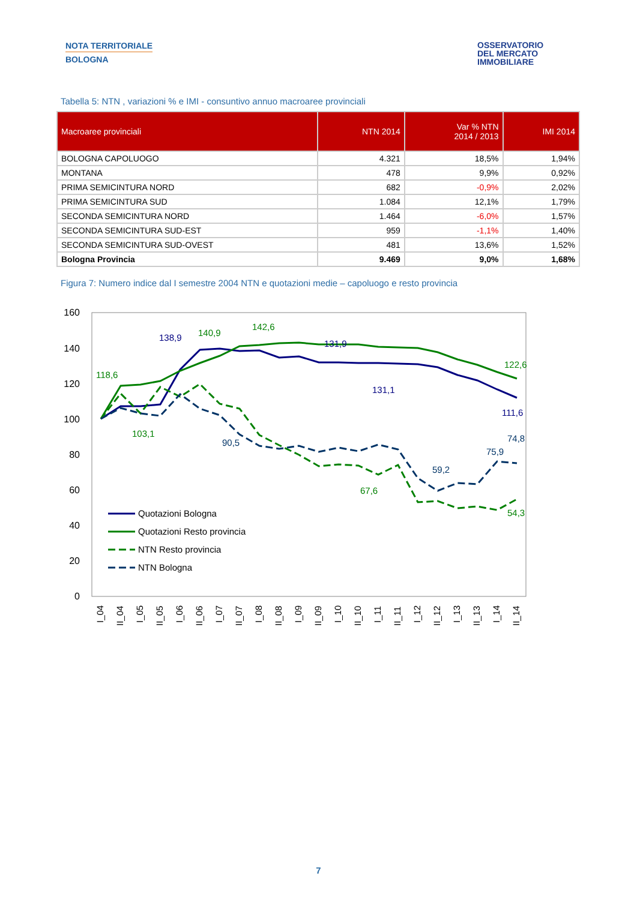NOTA TERRITORIALE
BOLOGNA
OSSERVATORIO
DEL MERCATO
IMMOBILIARE
Tabella 5: NTN , variazioni % e IMI - consuntivo annuo macroaree provinciali
| Macroaree provinciali | NTN 2014 | Var % NTN 2014 / 2013 | IMI 2014 |
| --- | --- | --- | --- |
| BOLOGNA CAPOLUOGO | 4.321 | 18,5% | 1,94% |
| MONTANA | 478 | 9,9% | 0,92% |
| PRIMA SEMICINTURA NORD | 682 | -0,9% | 2,02% |
| PRIMA SEMICINTURA SUD | 1.084 | 12,1% | 1,79% |
| SECONDA SEMICINTURA NORD | 1.464 | -6,0% | 1,57% |
| SECONDA SEMICINTURA SUD-EST | 959 | -1,1% | 1,40% |
| SECONDA SEMICINTURA SUD-OVEST | 481 | 13,6% | 1,52% |
| Bologna Provincia | 9.469 | 9,0% | 1,68% |
Figura 7: Numero indice dal I semestre 2004 NTN e quotazioni medie – capoluogo e resto provincia
160
140
120
100
80
60
40
20
0
138,9
131,9
131,1
111,6
140,9
118,6
142,6
122,6
103,1
67,6
54,3
90,5
75,9
74,8
59,2
Quotazioni Bologna
Quotazioni Resto provincia
NTN Resto provincia
NTN Bologna
I_04
II_04
I_05
II_05
I_06
II_06
I_07
II_07
I_08
II_08
I_09
II_09
I_10
II_10
I_11
II_11
I_12
II_12
I_13
II_13
I_14
II_14
7